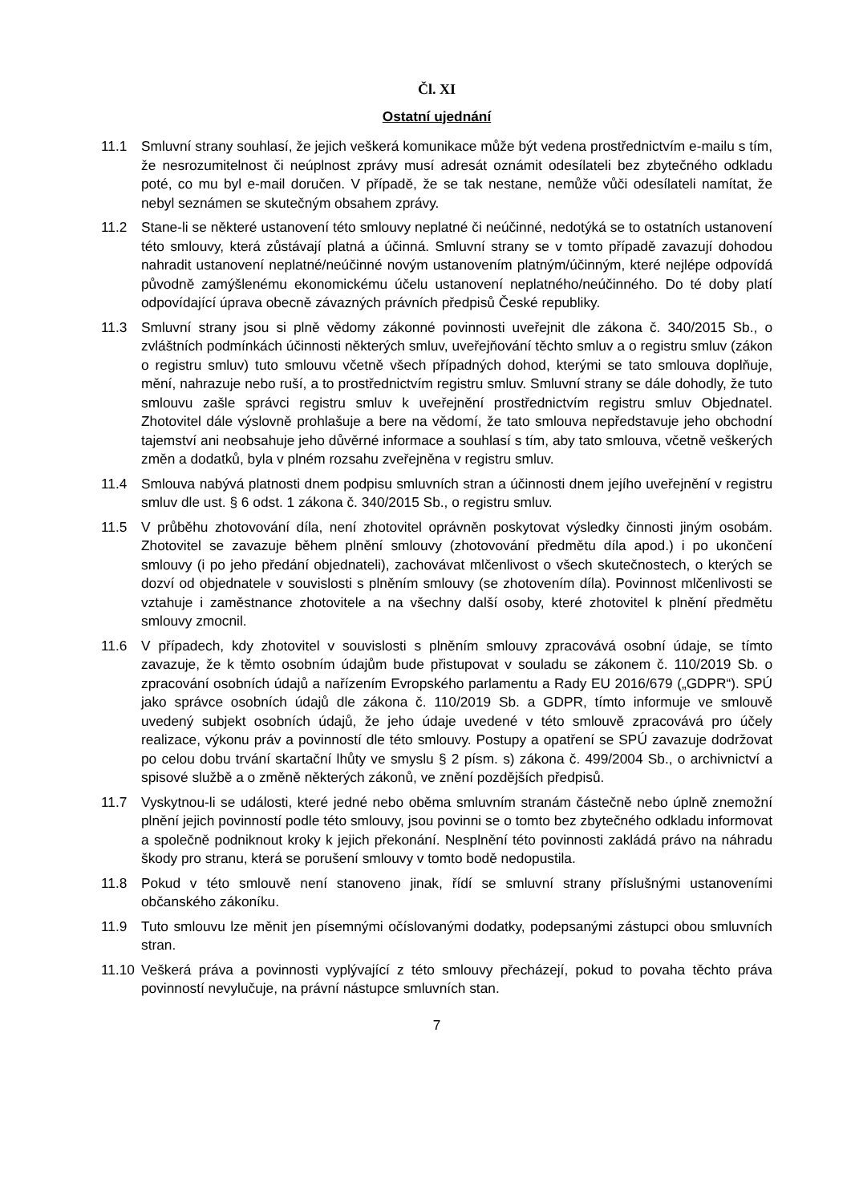Čl. XI
Ostatní ujednání
11.1 Smluvní strany souhlasí, že jejich veškerá komunikace může být vedena prostřednictvím e-mailu s tím, že nesrozumitelnost či neúplnost zprávy musí adresát oznámit odesílateli bez zbytečného odkladu poté, co mu byl e-mail doručen. V případě, že se tak nestane, nemůže vůči odesílateli namítat, že nebyl seznámen se skutečným obsahem zprávy.
11.2 Stane-li se některé ustanovení této smlouvy neplatné či neúčinné, nedotýká se to ostatních ustanovení této smlouvy, která zůstávají platná a účinná. Smluvní strany se v tomto případě zavazují dohodou nahradit ustanovení neplatné/neúčinné novým ustanovením platným/účinným, které nejlépe odpovídá původně zamýšlenému ekonomickému účelu ustanovení neplatného/neúčinného. Do té doby platí odpovídající úprava obecně závazných právních předpisů České republiky.
11.3 Smluvní strany jsou si plně vědomy zákonné povinnosti uveřejnit dle zákona č. 340/2015 Sb., o zvláštních podmínkách účinnosti některých smluv, uveřejňování těchto smluv a o registru smluv (zákon o registru smluv) tuto smlouvu včetně všech případných dohod, kterými se tato smlouva doplňuje, mění, nahrazuje nebo ruší, a to prostřednictvím registru smluv. Smluvní strany se dále dohodly, že tuto smlouvu zašle správci registru smluv k uveřejnění prostřednictvím registru smluv Objednatel. Zhotovitel dále výslovně prohlašuje a bere na vědomí, že tato smlouva nepředstavuje jeho obchodní tajemství ani neobsahuje jeho důvěrné informace a souhlasí s tím, aby tato smlouva, včetně veškerých změn a dodatků, byla v plném rozsahu zveřejněna v registru smluv.
11.4 Smlouva nabývá platnosti dnem podpisu smluvních stran a účinnosti dnem jejího uveřejnění v registru smluv dle ust. § 6 odst. 1 zákona č. 340/2015 Sb., o registru smluv.
11.5 V průběhu zhotovování díla, není zhotovitel oprávněn poskytovat výsledky činnosti jiným osobám. Zhotovitel se zavazuje během plnění smlouvy (zhotovování předmětu díla apod.) i po ukončení smlouvy (i po jeho předání objednateli), zachovávat mlčenlivost o všech skutečnostech, o kterých se dozví od objednatele v souvislosti s plněním smlouvy (se zhotovením díla). Povinnost mlčenlivosti se vztahuje i zaměstnance zhotovitele a na všechny další osoby, které zhotovitel k plnění předmětu smlouvy zmocnil.
11.6 V případech, kdy zhotovitel v souvislosti s plněním smlouvy zpracovává osobní údaje, se tímto zavazuje, že k těmto osobním údajům bude přistupovat v souladu se zákonem č. 110/2019 Sb. o zpracování osobních údajů a nařízením Evropského parlamentu a Rady EU 2016/679 („GDPR“). SPÚ jako správce osobních údajů dle zákona č. 110/2019 Sb. a GDPR, tímto informuje ve smlouvě uvedený subjekt osobních údajů, že jeho údaje uvedené v této smlouvě zpracovává pro účely realizace, výkonu práv a povinností dle této smlouvy. Postupy a opatření se SPÚ zavazuje dodržovat po celou dobu trvání skartační lhůty ve smyslu § 2 písm. s) zákona č. 499/2004 Sb., o archivnictví a spisové službě a o změně některých zákonů, ve znění pozdějších předpisů.
11.7 Vyskytnou-li se události, které jedné nebo oběma smluvním stranám částečně nebo úplně znemožní plnění jejich povinností podle této smlouvy, jsou povinni se o tomto bez zbytečného odkladu informovat a společně podniknout kroky k jejich překonání. Nesplnění této povinnosti zakládá právo na náhradu škody pro stranu, která se porušení smlouvy v tomto bodě nedopustila.
11.8 Pokud v této smlouvě není stanoveno jinak, řídí se smluvní strany příslušnými ustanoveními občanského zákoníku.
11.9 Tuto smlouvu lze měnit jen písemnými očíslovanými dodatky, podepsanými zástupci obou smluvních stran.
11.10
Veškerá práva a povinnosti vyplývající z této smlouvy přecházejí, pokud to povaha těchto práva povinností nevylučuje, na právní nástupce smluvních stan.
7